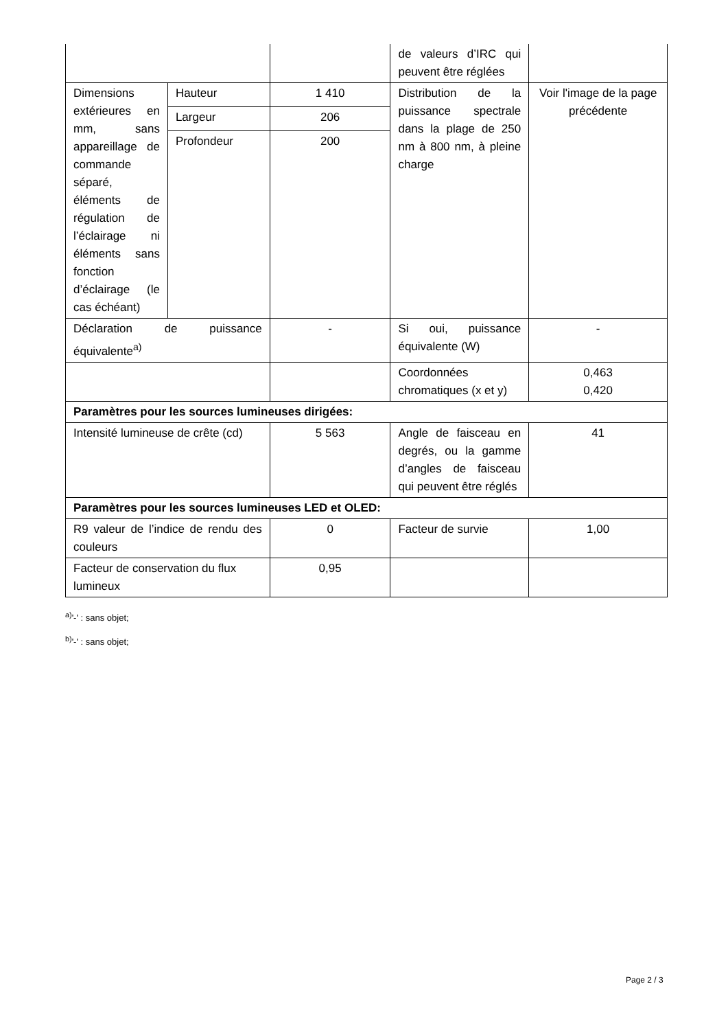| | | | de valeurs d’IRC qui peuvent être réglées | |
| Dimensions extérieures en mm, sans appareillage de commande séparé, éléments de régulation de l’éclairage ni éléments sans fonction d’éclairage (le cas échéant) | Hauteur | 1 410 | Distribution de la puissance spectrale dans la plage de 250 nm à 800 nm, à pleine charge | Voir l'image de la page précédente |
| | Largeur | 206 | | |
| | Profondeur | 200 | | |
| Déclaration de puissance équivalente<sup>a)</sup> | | - | Si oui, puissance équivalente (W) | - |
| | | | Coordonnées chromatiques (x et y) | 0,463 0,420 |
| Paramètres pour les sources lumineuses dirigées: | | | | |
| Intensité lumineuse de crête (cd) | | 5 563 | Angle de faisceau en degrés, ou la gamme d’angles de faisceau qui peuvent être réglés | 41 |
| Paramètres pour les sources lumineuses LED et OLED: | | | | |
| R9 valeur de l’indice de rendu des couleurs | | 0 | Facteur de survie | 1,00 |
| Facteur de conservation du flux lumineux | | 0,95 | | |
<sup>a)</sup> '-' : sans objet;
<sup>b)</sup> '-' : sans objet;
Page 2 / 3